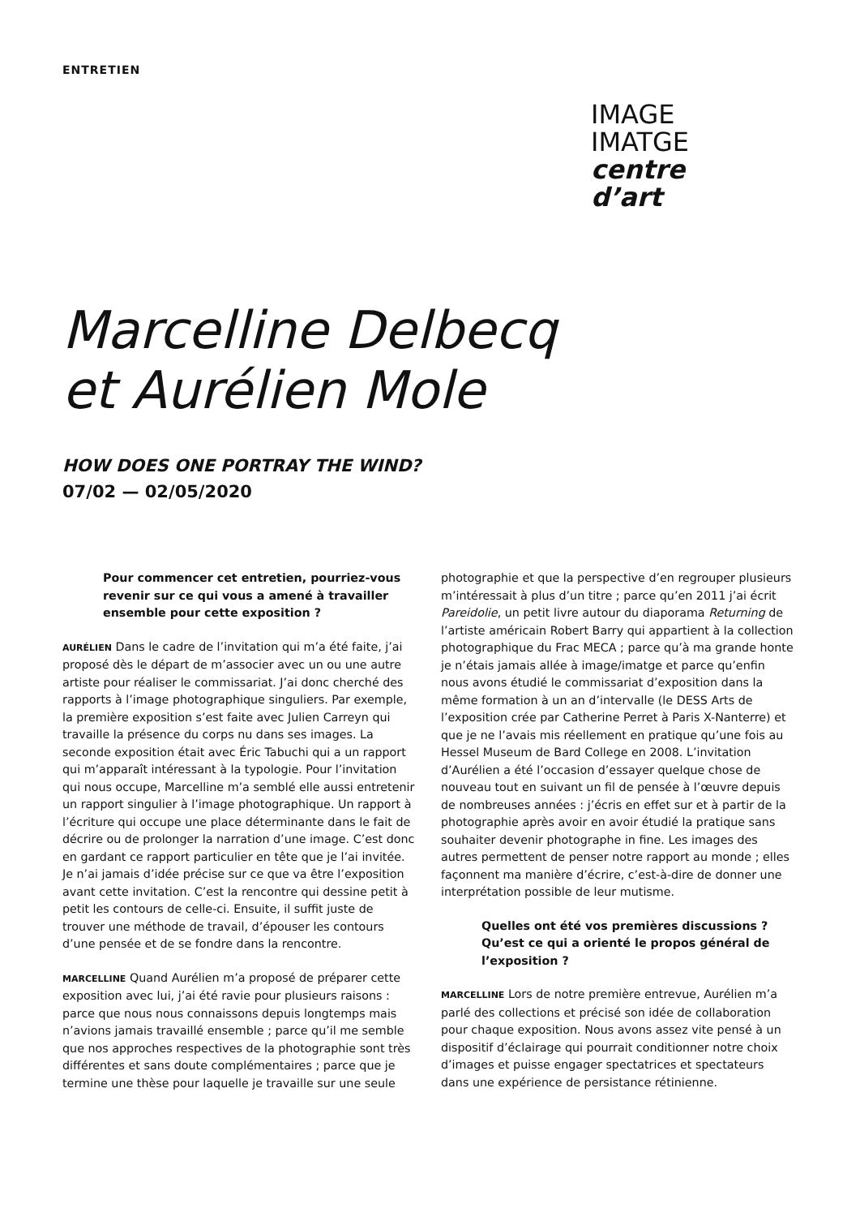ENTRETIEN
IMAGE
IMATGE
centre
d’art
Marcelline Delbecq
et Aurélien Mole
HOW DOES ONE PORTRAY THE WIND?
07/02 — 02/05/2020
Pour commencer cet entretien, pourriez-vous revenir sur ce qui vous a amené à travailler ensemble pour cette exposition ?
AURÉLIEN Dans le cadre de l’invitation qui m’a été faite, j’ai proposé dès le départ de m’associer avec un ou une autre artiste pour réaliser le commissariat. J’ai donc cherché des rapports à l’image photographique singuliers. Par exemple, la première exposition s’est faite avec Julien Carreyn qui travaille la présence du corps nu dans ses images. La seconde exposition était avec Éric Tabuchi qui a un rapport qui m’apparaît intéressant à la typologie. Pour l’invitation qui nous occupe, Marcelline m’a semblé elle aussi entretenir un rapport singulier à l’image photographique. Un rapport à l’écriture qui occupe une place déterminante dans le fait de décrire ou de prolonger la narration d’une image. C’est donc en gardant ce rapport particulier en tête que je l’ai invitée. Je n’ai jamais d’idée précise sur ce que va être l’exposition avant cette invitation. C’est la rencontre qui dessine petit à petit les contours de celle-ci. Ensuite, il suffit juste de trouver une méthode de travail, d’épouser les contours d’une pensée et de se fondre dans la rencontre.
MARCELLINE Quand Aurélien m’a proposé de préparer cette exposition avec lui, j’ai été ravie pour plusieurs raisons : parce que nous nous connaissons depuis longtemps mais n’avions jamais travaillé ensemble ; parce qu’il me semble que nos approches respectives de la photographie sont très différentes et sans doute complémentaires ; parce que je termine une thèse pour laquelle je travaille sur une seule
photographie et que la perspective d’en regrouper plusieurs m’intéressait à plus d’un titre ; parce qu’en 2011 j’ai écrit Pareidolie, un petit livre autour du diaporama Returning de l’artiste américain Robert Barry qui appartient à la collection photographique du Frac MECA ; parce qu’à ma grande honte je n’étais jamais allée à image/imatge et parce qu’enfin nous avons étudié le commissariat d’exposition dans la même formation à un an d’intervalle (le DESS Arts de l’exposition crée par Catherine Perret à Paris X-Nanterre) et que je ne l’avais mis réellement en pratique qu’une fois au Hessel Museum de Bard College en 2008. L’invitation d’Aurélien a été l’occasion d’essayer quelque chose de nouveau tout en suivant un fil de pensée à l’œuvre depuis de nombreuses années : j’écris en effet sur et à partir de la photographie après avoir en avoir étudié la pratique sans souhaiter devenir photographe in fine. Les images des autres permettent de penser notre rapport au monde ; elles façonnent ma manière d’écrire, c’est-à-dire de donner une interprétation possible de leur mutisme.
Quelles ont été vos premières discussions ? Qu’est ce qui a orienté le propos général de l’exposition ?
MARCELLINE Lors de notre première entrevue, Aurélien m’a parlé des collections et précisé son idée de collaboration pour chaque exposition. Nous avons assez vite pensé à un dispositif d’éclairage qui pourrait conditionner notre choix d’images et puisse engager spectatrices et spectateurs dans une expérience de persistance rétinienne.